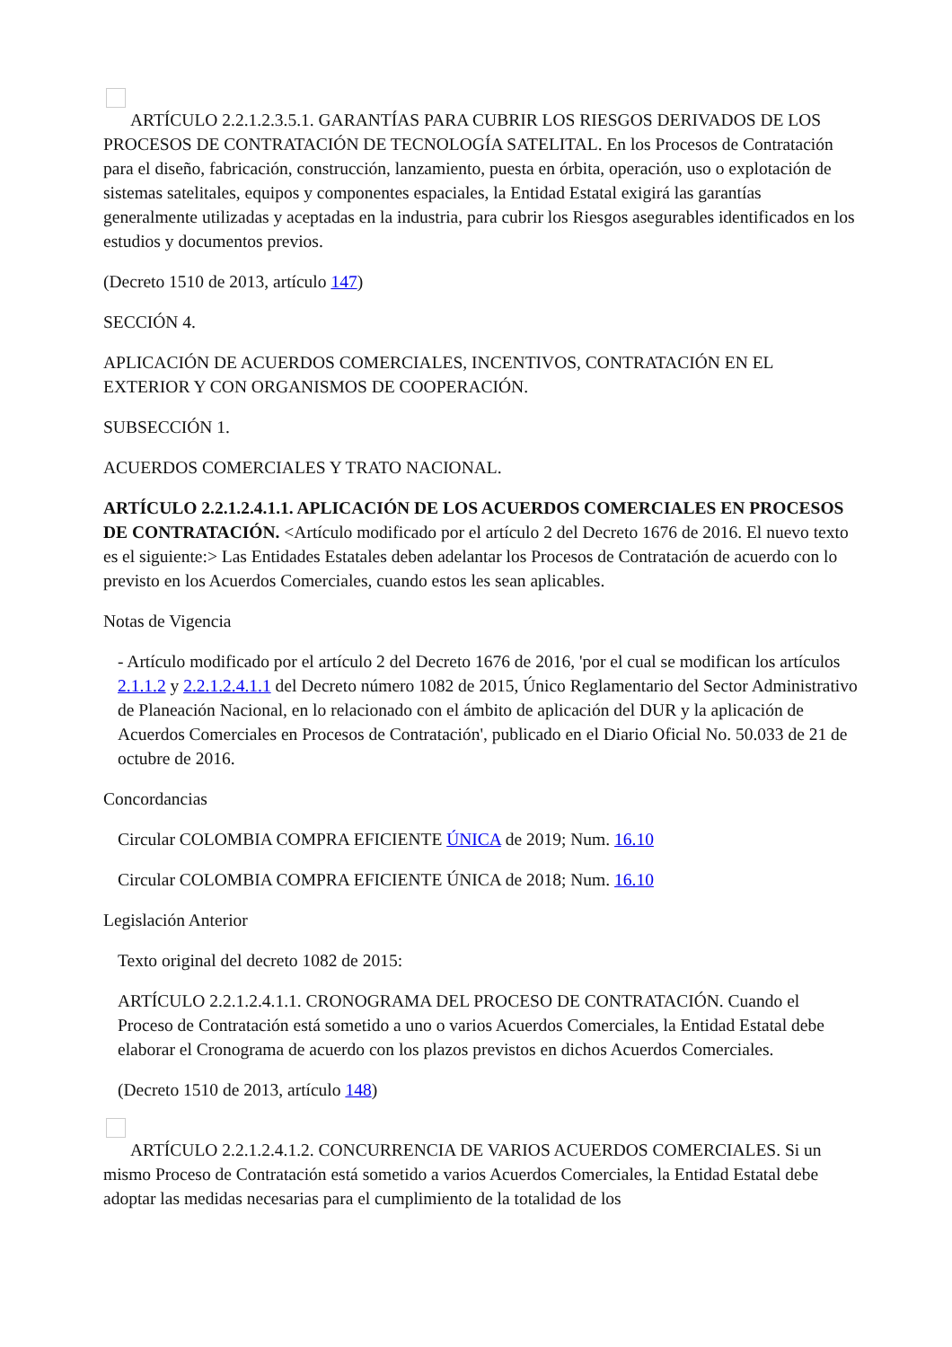ARTÍCULO 2.2.1.2.3.5.1. GARANTÍAS PARA CUBRIR LOS RIESGOS DERIVADOS DE LOS PROCESOS DE CONTRATACIÓN DE TECNOLOGÍA SATELITAL. En los Procesos de Contratación para el diseño, fabricación, construcción, lanzamiento, puesta en órbita, operación, uso o explotación de sistemas satelitales, equipos y componentes espaciales, la Entidad Estatal exigirá las garantías generalmente utilizadas y aceptadas en la industria, para cubrir los Riesgos asegurables identificados en los estudios y documentos previos.
(Decreto 1510 de 2013, artículo 147)
SECCIÓN 4.
APLICACIÓN DE ACUERDOS COMERCIALES, INCENTIVOS, CONTRATACIÓN EN EL EXTERIOR Y CON ORGANISMOS DE COOPERACIÓN.
SUBSECCIÓN 1.
ACUERDOS COMERCIALES Y TRATO NACIONAL.
ARTÍCULO 2.2.1.2.4.1.1. APLICACIÓN DE LOS ACUERDOS COMERCIALES EN PROCESOS DE CONTRATACIÓN. <Artículo modificado por el artículo 2 del Decreto 1676 de 2016. El nuevo texto es el siguiente:> Las Entidades Estatales deben adelantar los Procesos de Contratación de acuerdo con lo previsto en los Acuerdos Comerciales, cuando estos les sean aplicables.
Notas de Vigencia
- Artículo modificado por el artículo 2 del Decreto 1676 de 2016, 'por el cual se modifican los artículos 2.1.1.2 y 2.2.1.2.4.1.1 del Decreto número 1082 de 2015, Único Reglamentario del Sector Administrativo de Planeación Nacional, en lo relacionado con el ámbito de aplicación del DUR y la aplicación de Acuerdos Comerciales en Procesos de Contratación', publicado en el Diario Oficial No. 50.033 de 21 de octubre de 2016.
Concordancias
Circular COLOMBIA COMPRA EFICIENTE ÚNICA de 2019; Num. 16.10
Circular COLOMBIA COMPRA EFICIENTE ÚNICA de 2018; Num. 16.10
Legislación Anterior
Texto original del decreto 1082 de 2015:
ARTÍCULO 2.2.1.2.4.1.1. CRONOGRAMA DEL PROCESO DE CONTRATACIÓN. Cuando el Proceso de Contratación está sometido a uno o varios Acuerdos Comerciales, la Entidad Estatal debe elaborar el Cronograma de acuerdo con los plazos previstos en dichos Acuerdos Comerciales.
(Decreto 1510 de 2013, artículo 148)
ARTÍCULO 2.2.1.2.4.1.2. CONCURRENCIA DE VARIOS ACUERDOS COMERCIALES. Si un mismo Proceso de Contratación está sometido a varios Acuerdos Comerciales, la Entidad Estatal debe adoptar las medidas necesarias para el cumplimiento de la totalidad de los